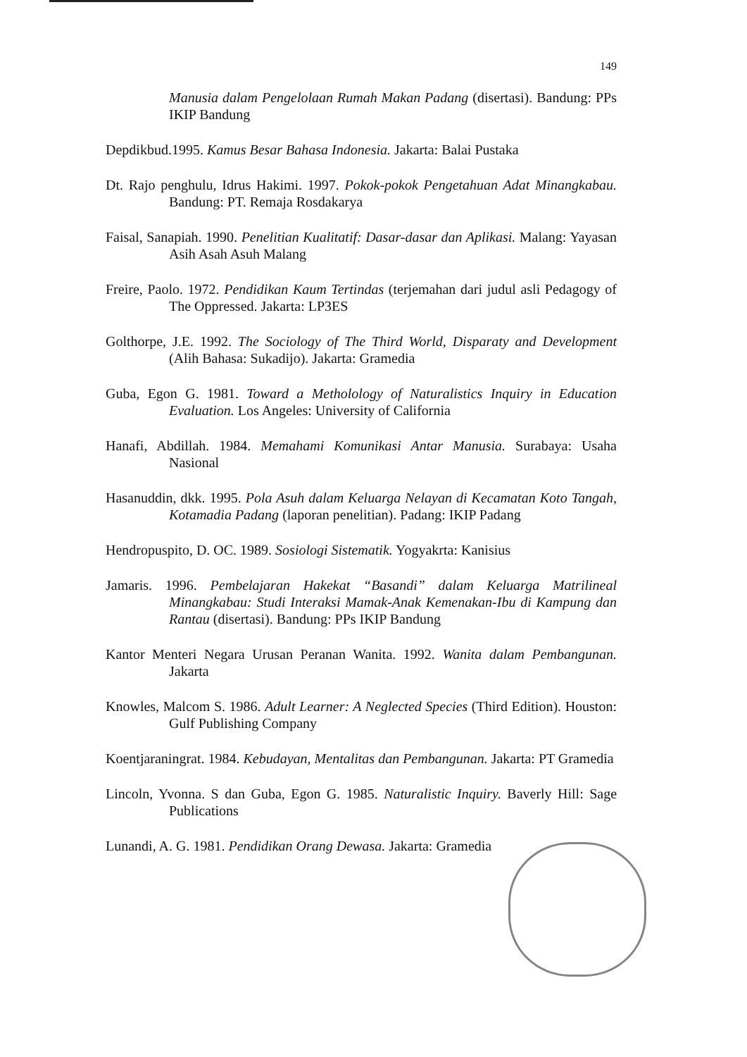149
Manusia dalam Pengelolaan Rumah Makan Padang (disertasi). Bandung: PPs IKIP Bandung
Depdikbud.1995. Kamus Besar Bahasa Indonesia. Jakarta: Balai Pustaka
Dt. Rajo penghulu, Idrus Hakimi. 1997. Pokok-pokok Pengetahuan Adat Minangkabau. Bandung: PT. Remaja Rosdakarya
Faisal, Sanapiah. 1990. Penelitian Kualitatif: Dasar-dasar dan Aplikasi. Malang: Yayasan Asih Asah Asuh Malang
Freire, Paolo. 1972. Pendidikan Kaum Tertindas (terjemahan dari judul asli Pedagogy of The Oppressed. Jakarta: LP3ES
Golthorpe, J.E. 1992. The Sociology of The Third World, Disparaty and Development (Alih Bahasa: Sukadijo). Jakarta: Gramedia
Guba, Egon G. 1981. Toward a Metholology of Naturalistics Inquiry in Education Evaluation. Los Angeles: University of California
Hanafi, Abdillah. 1984. Memahami Komunikasi Antar Manusia. Surabaya: Usaha Nasional
Hasanuddin, dkk. 1995. Pola Asuh dalam Keluarga Nelayan di Kecamatan Koto Tangah, Kotamadia Padang (laporan penelitian). Padang: IKIP Padang
Hendropuspito, D. OC. 1989. Sosiologi Sistematik. Yogyakrta: Kanisius
Jamaris. 1996. Pembelajaran Hakekat “Basandi” dalam Keluarga Matrilineal Minangkabau: Studi Interaksi Mamak-Anak Kemenakan-Ibu di Kampung dan Rantau (disertasi). Bandung: PPs IKIP Bandung
Kantor Menteri Negara Urusan Peranan Wanita. 1992. Wanita dalam Pembangunan. Jakarta
Knowles, Malcom S. 1986. Adult Learner: A Neglected Species (Third Edition). Houston: Gulf Publishing Company
Koentjaraningrat. 1984. Kebudayan, Mentalitas dan Pembangunan. Jakarta: PT Gramedia
Lincoln, Yvonna. S dan Guba, Egon G. 1985. Naturalistic Inquiry. Baverly Hill: Sage Publications
Lunandi, A. G. 1981. Pendidikan Orang Dewasa. Jakarta: Gramedia